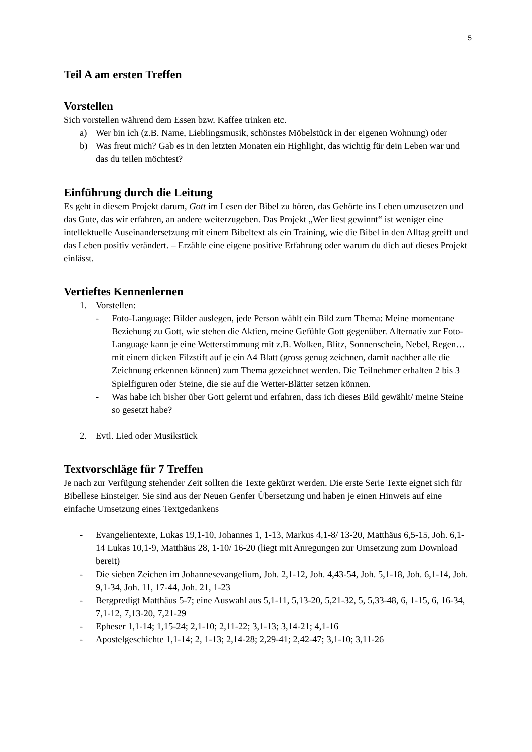5
Teil A am ersten Treffen
Vorstellen
Sich vorstellen während dem Essen bzw. Kaffee trinken etc.
a) Wer bin ich (z.B. Name, Lieblingsmusik, schönstes Möbelstück in der eigenen Wohnung) oder
b) Was freut mich? Gab es in den letzten Monaten ein Highlight, das wichtig für dein Leben war und das du teilen möchtest?
Einführung durch die Leitung
Es geht in diesem Projekt darum, Gott im Lesen der Bibel zu hören, das Gehörte ins Leben umzusetzen und das Gute, das wir erfahren, an andere weiterzugeben. Das Projekt „Wer liest gewinnt“ ist weniger eine intellektuelle Auseinandersetzung mit einem Bibeltext als ein Training, wie die Bibel in den Alltag greift und das Leben positiv verändert. – Erzähle eine eigene positive Erfahrung oder warum du dich auf dieses Projekt einlässt.
Vertieftes Kennenlernen
1. Vorstellen:
- Foto-Language: Bilder auslegen, jede Person wählt ein Bild zum Thema: Meine momentane Beziehung zu Gott, wie stehen die Aktien, meine Gefühle Gott gegenüber. Alternativ zur Foto-Language kann je eine Wetterstimmung mit z.B. Wolken, Blitz, Sonnenschein, Nebel, Regen… mit einem dicken Filzstift auf je ein A4 Blatt (gross genug zeichnen, damit nachher alle die Zeichnung erkennen können) zum Thema gezeichnet werden. Die Teilnehmer erhalten 2 bis 3 Spielfiguren oder Steine, die sie auf die Wetter-Blätter setzen können.
- Was habe ich bisher über Gott gelernt und erfahren, dass ich dieses Bild gewählt/ meine Steine so gesetzt habe?
2. Evtl. Lied oder Musikstück
Textvorschläge für 7 Treffen
Je nach zur Verfügung stehender Zeit sollten die Texte gekürzt werden. Die erste Serie Texte eignet sich für Bibellese Einsteiger. Sie sind aus der Neuen Genfer Übersetzung und haben je einen Hinweis auf eine einfache Umsetzung eines Textgedankens
- Evangelientexte, Lukas 19,1-10, Johannes 1, 1-13, Markus 4,1-8/ 13-20, Matthäus 6,5-15, Joh. 6,1-14 Lukas 10,1-9, Matthäus 28, 1-10/ 16-20 (liegt mit Anregungen zur Umsetzung zum Download bereit)
- Die sieben Zeichen im Johannesevangelium, Joh. 2,1-12, Joh. 4,43-54, Joh. 5,1-18, Joh. 6,1-14, Joh. 9,1-34, Joh. 11, 17-44, Joh. 21, 1-23
- Bergpredigt Matthäus 5-7; eine Auswahl aus 5,1-11, 5,13-20, 5,21-32, 5, 5,33-48, 6, 1-15, 6, 16-34, 7,1-12, 7,13-20, 7,21-29
- Epheser 1,1-14; 1,15-24; 2,1-10; 2,11-22; 3,1-13; 3,14-21; 4,1-16
- Apostelgeschichte 1,1-14; 2, 1-13; 2,14-28; 2,29-41; 2,42-47; 3,1-10; 3,11-26